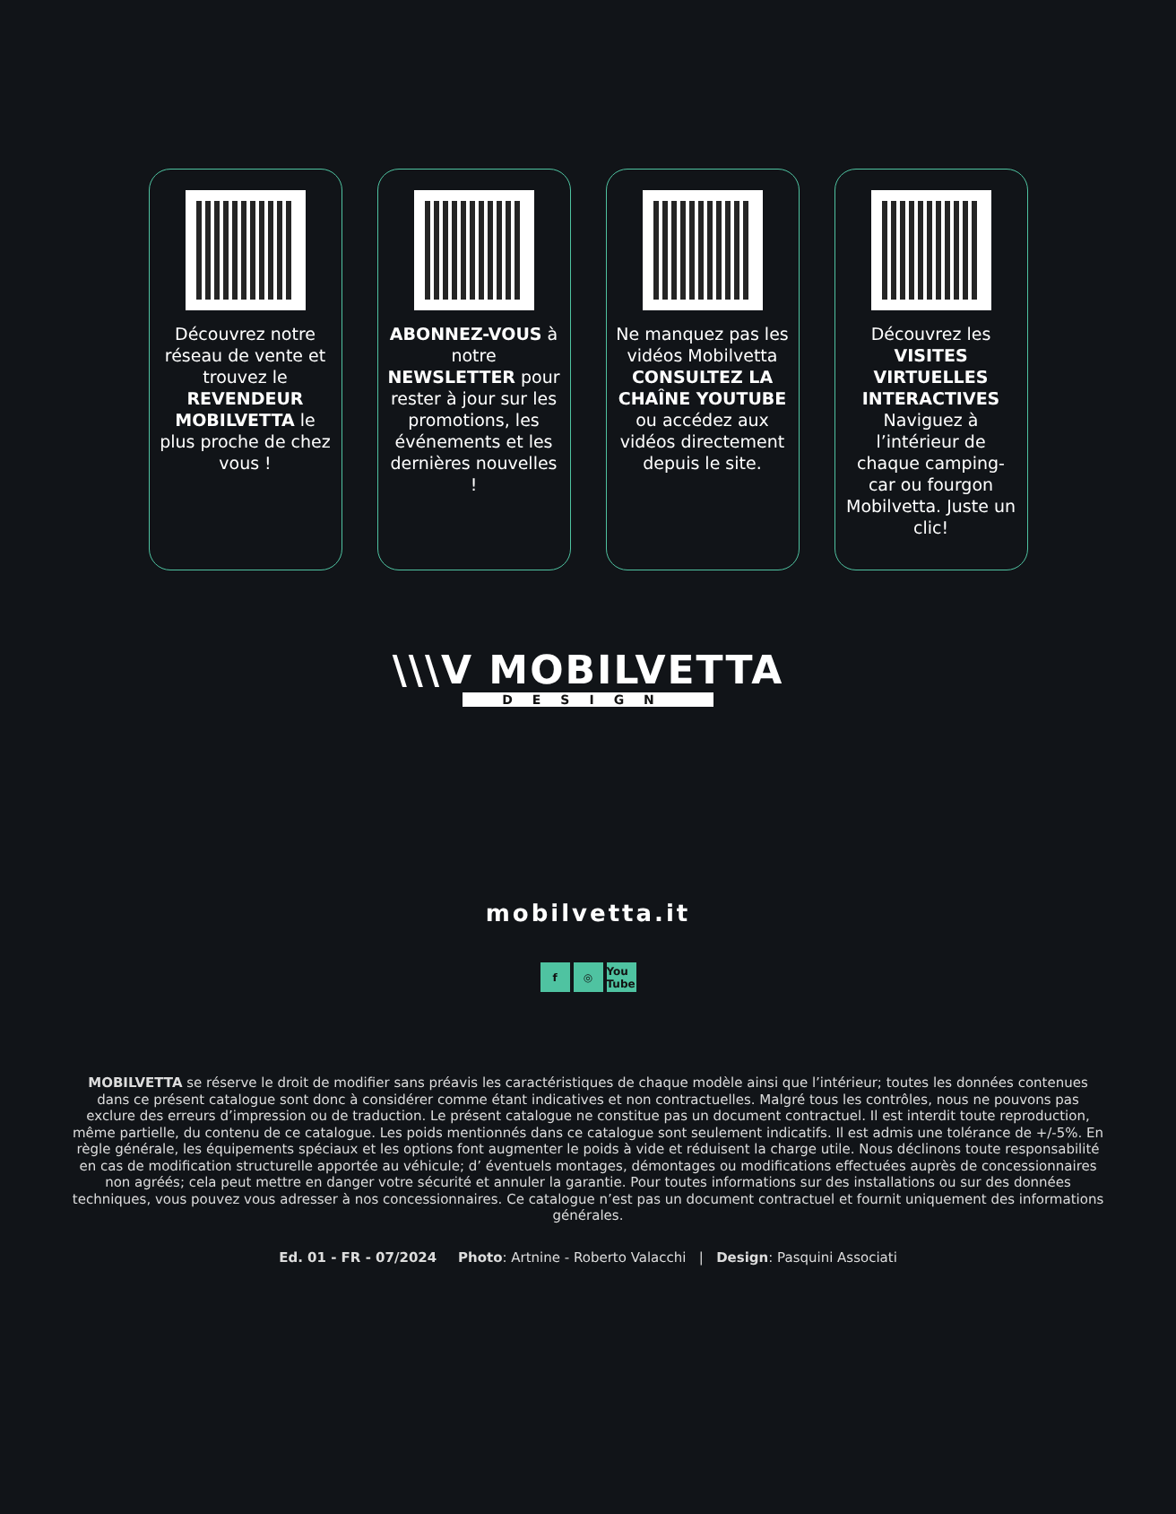Découvrez notre réseau de vente et trouvez le REVENDEUR MOBILVETTA le plus proche de chez vous !
ABONNEZ-VOUS à notre NEWSLETTER pour rester à jour sur les promotions, les événements et les dernières nouvelles !
Ne manquez pas les vidéos Mobilvetta CONSULTEZ LA CHAÎNE YOUTUBE ou accédez aux vidéos directement depuis le site.
Découvrez les VISITES VIRTUELLES INTERACTIVES Naviguez à l’intérieur de chaque camping-car ou fourgon Mobilvetta. Juste un clic!
\\\V MOBILVETTA
DESIGN
mobilvetta.it
f ◎ You Tube
MOBILVETTA se réserve le droit de modifier sans préavis les caractéristiques de chaque modèle ainsi que l’intérieur; toutes les données contenues dans ce présent catalogue sont donc à considérer comme étant indicatives et non contractuelles. Malgré tous les contrôles, nous ne pouvons pas exclure des erreurs d’impression ou de traduction. Le présent catalogue ne constitue pas un document contractuel. Il est interdit toute reproduction, même partielle, du contenu de ce catalogue. Les poids mentionnés dans ce catalogue sont seulement indicatifs. Il est admis une tolérance de +/-5%. En règle générale, les équipements spéciaux et les options font augmenter le poids à vide et réduisent la charge utile. Nous déclinons toute responsabilité en cas de modification structurelle apportée au véhicule; d’ éventuels montages, démontages ou modifications effectuées auprès de concessionnaires non agréés; cela peut mettre en danger votre sécurité et annuler la garantie. Pour toutes informations sur des installations ou sur des données techniques, vous pouvez vous adresser à nos concessionnaires. Ce catalogue n’est pas un document contractuel et fournit uniquement des informations générales.
Ed. 01 - FR - 07/2024 Photo: Artnine - Roberto Valacchi | Design: Pasquini Associati